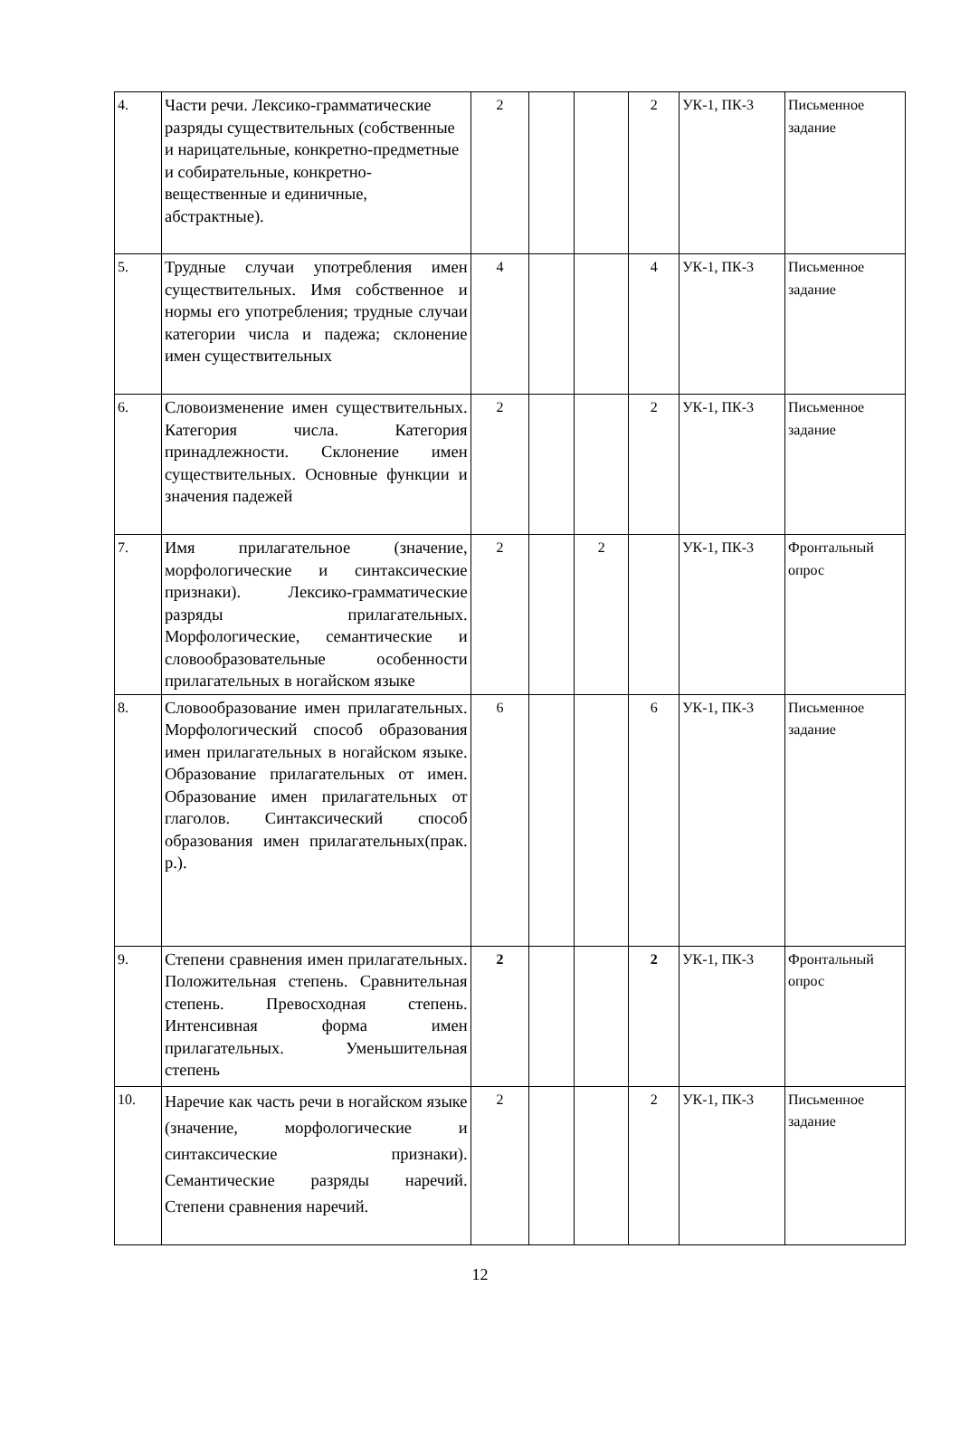| 4. | Части речи. Лексико-грамматические разряды существительных (собственные и нарицательные, конкретно-предметные и собирательные, конкретно-вещественные и единичные, абстрактные). | 2 | | | 2 | УК-1, ПК-3 | Письменное задание |
| 5. | Трудные случаи употребления имен существительных. Имя собственное и нормы его употребления; трудные случаи категории числа и падежа; склонение имен существительных | 4 | | | 4 | УК-1, ПК-3 | Письменное задание |
| 6. | Словоизменение имен существительных. Категория числа. Категория принадлежности. Склонение имен существительных. Основные функции и значения падежей | 2 | | | 2 | УК-1, ПК-3 | Письменное задание |
| 7. | Имя прилагательное (значение, морфологические и синтаксические признаки). Лексико-грамматические разряды прилагательных. Морфологические, семантические и словообразовательные особенности прилагательных в ногайском языке | 2 | | 2 | | УК-1, ПК-3 | Фронтальный опрос |
| 8. | Словообразование имен прилагательных. Морфологический способ образования имен прилагательных в ногайском языке. Образование прилагательных от имен. Образование имен прилагательных от глаголов. Синтаксический способ образования имен прилагательных(прак. р.). | 6 | | | 6 | УК-1, ПК-3 | Письменное задание |
| 9. | Степени сравнения имен прилагательных. Положительная степень. Сравнительная степень. Превосходная степень. Интенсивная форма имен прилагательных. Уменьшительная степень | 2 | | | 2 | УК-1, ПК-3 | Фронтальный опрос |
| 10. | Наречие как часть речи в ногайском языке (значение, морфологические и синтаксические признаки). Семантические разряды наречий. Степени сравнения наречий. | 2 | | | 2 | УК-1, ПК-3 | Письменное задание |
12